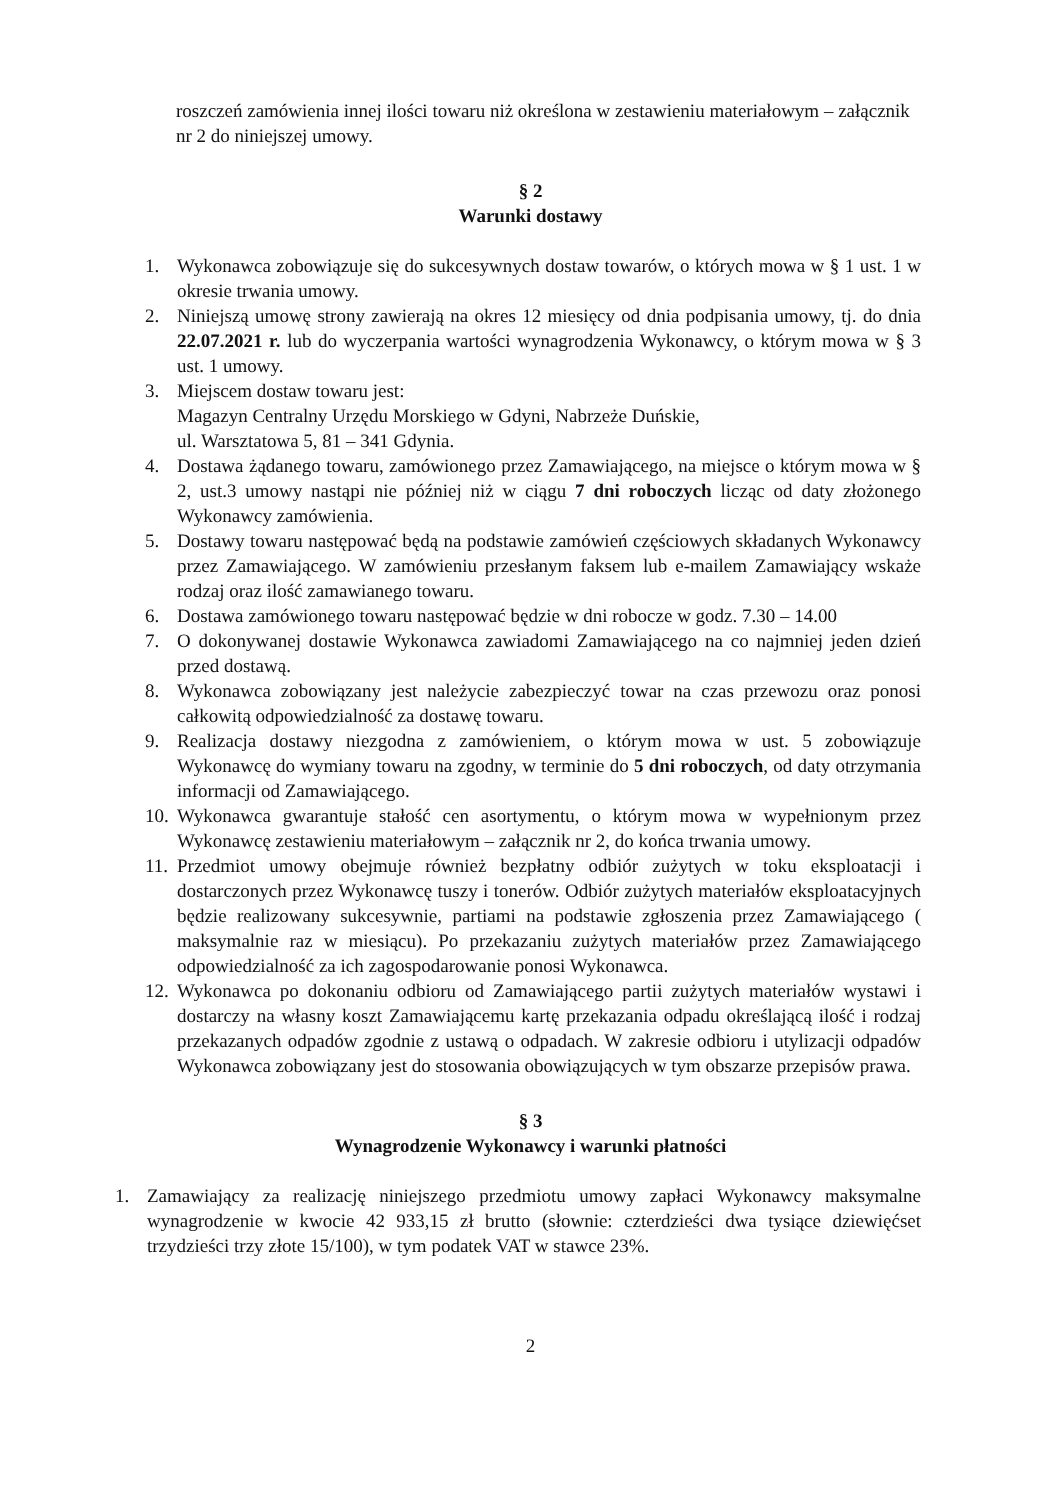roszczeń zamówienia innej ilości towaru niż określona w zestawieniu materiałowym – załącznik nr 2 do niniejszej umowy.
§ 2
Warunki dostawy
1. Wykonawca zobowiązuje się do sukcesywnych dostaw towarów, o których mowa w § 1 ust. 1 w okresie trwania umowy.
2. Niniejszą umowę strony zawierają na okres 12 miesięcy od dnia podpisania umowy, tj. do dnia 22.07.2021 r. lub do wyczerpania wartości wynagrodzenia Wykonawcy, o którym mowa w § 3 ust. 1 umowy.
3. Miejscem dostaw towaru jest:
Magazyn Centralny Urzędu Morskiego w Gdyni, Nabrzeże Duńskie,
ul. Warsztatowa 5, 81 – 341 Gdynia.
4. Dostawa żądanego towaru, zamówionego przez Zamawiającego, na miejsce o którym mowa w § 2, ust.3 umowy nastąpi nie później niż w ciągu 7 dni roboczych licząc od daty złożonego Wykonawcy zamówienia.
5. Dostawy towaru następować będą na podstawie zamówień częściowych składanych Wykonawcy przez Zamawiającego. W zamówieniu przesłanym faksem lub e-mailem Zamawiający wskaże rodzaj oraz ilość zamawianego towaru.
6. Dostawa zamówionego towaru następować będzie w dni robocze w godz. 7.30 – 14.00
7. O dokonywanej dostawie Wykonawca zawiadomi Zamawiającego na co najmniej jeden dzień przed dostawą.
8. Wykonawca zobowiązany jest należycie zabezpieczyć towar na czas przewozu oraz ponosi całkowitą odpowiedzialność za dostawę towaru.
9. Realizacja dostawy niezgodna z zamówieniem, o którym mowa w ust. 5 zobowiązuje Wykonawcę do wymiany towaru na zgodny, w terminie do 5 dni roboczych, od daty otrzymania informacji od Zamawiającego.
10. Wykonawca gwarantuje stałość cen asortymentu, o którym mowa w wypełnionym przez Wykonawcę zestawieniu materiałowym – załącznik nr 2, do końca trwania umowy.
11. Przedmiot umowy obejmuje również bezpłatny odbiór zużytych w toku eksploatacji i dostarczonych przez Wykonawcę tuszy i tonerów. Odbiór zużytych materiałów eksploatacyjnych będzie realizowany sukcesywnie, partiami na podstawie zgłoszenia przez Zamawiającego ( maksymalnie raz w miesiącu). Po przekazaniu zużytych materiałów przez Zamawiającego odpowiedzialność za ich zagospodarowanie ponosi Wykonawca.
12. Wykonawca po dokonaniu odbioru od Zamawiającego partii zużytych materiałów wystawi i dostarczy na własny koszt Zamawiającemu kartę przekazania odpadu określającą ilość i rodzaj przekazanych odpadów zgodnie z ustawą o odpadach. W zakresie odbioru i utylizacji odpadów Wykonawca zobowiązany jest do stosowania obowiązujących w tym obszarze przepisów prawa.
§ 3
Wynagrodzenie Wykonawcy i warunki płatności
1. Zamawiający za realizację niniejszego przedmiotu umowy zapłaci Wykonawcy maksymalne wynagrodzenie w kwocie 42 933,15 zł brutto (słownie: czterdzieści dwa tysiące dziewięćset trzydzieści trzy złote 15/100), w tym podatek VAT w stawce 23%.
2